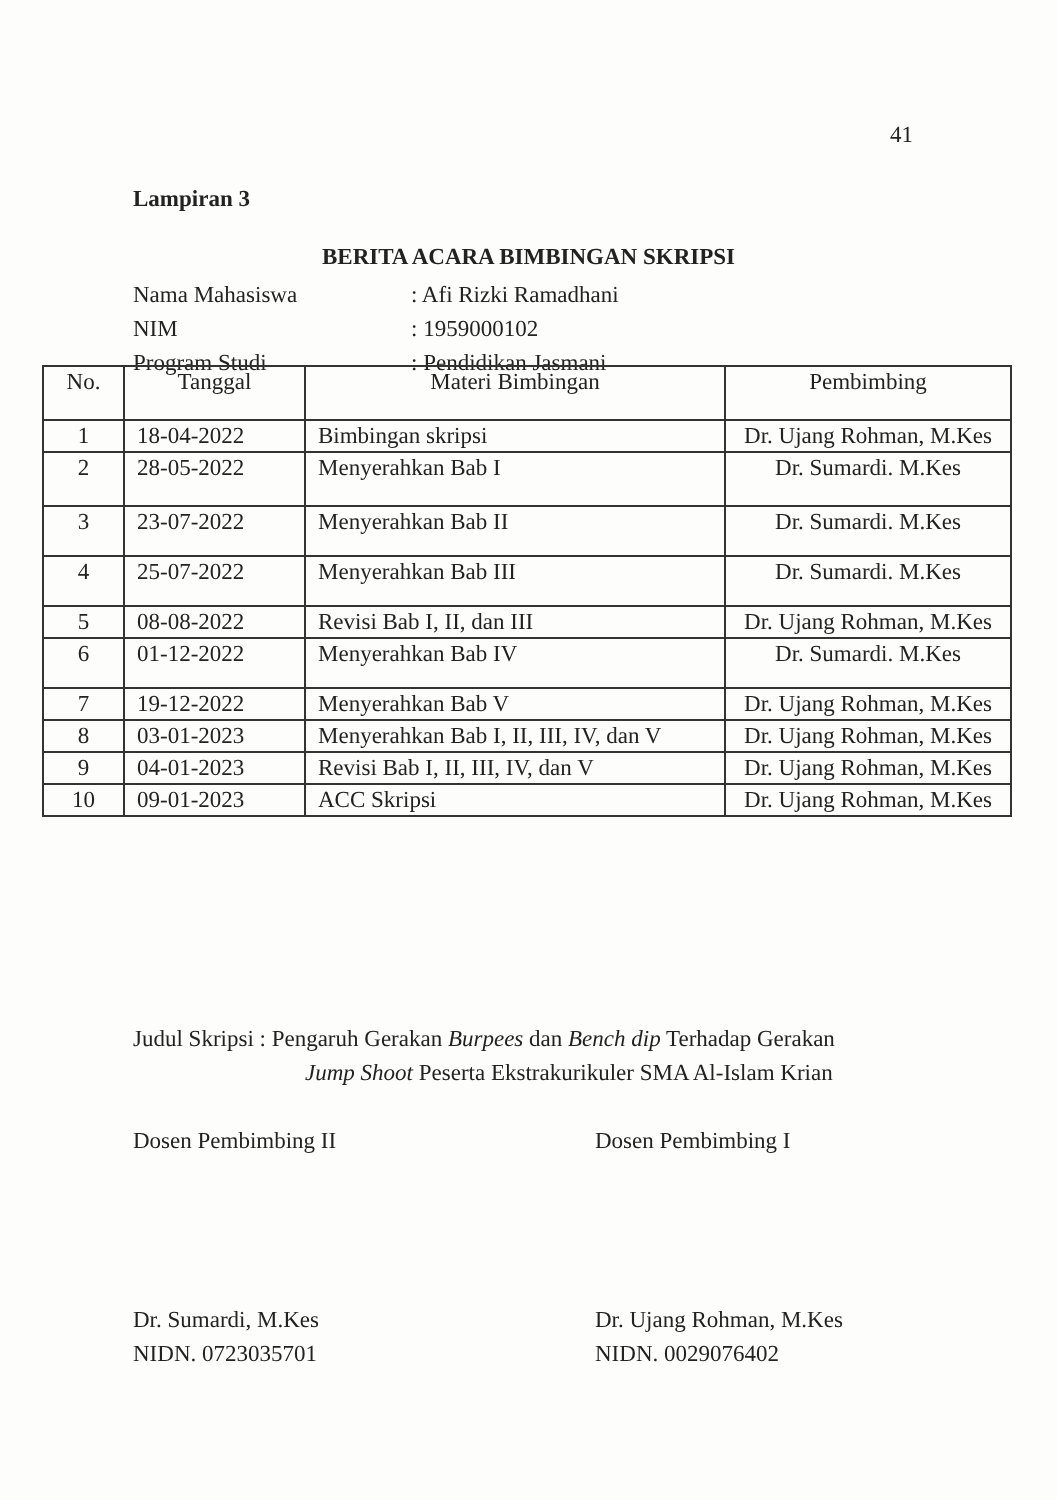41
Lampiran 3
BERITA ACARA BIMBINGAN SKRIPSI
| Nama Mahasiswa | : Afi Rizki Ramadhani |
| NIM | : 1959000102 |
| Program Studi | : Pendidikan Jasmani |
| No. | Tanggal | Materi Bimbingan | Pembimbing |
| --- | --- | --- | --- |
| 1 | 18-04-2022 | Bimbingan skripsi | Dr. Ujang Rohman, M.Kes |
| 2 | 28-05-2022 | Menyerahkan Bab I | Dr. Sumardi. M.Kes |
| 3 | 23-07-2022 | Menyerahkan Bab II | Dr. Sumardi. M.Kes |
| 4 | 25-07-2022 | Menyerahkan Bab III | Dr. Sumardi. M.Kes |
| 5 | 08-08-2022 | Revisi Bab I, II, dan III | Dr. Ujang Rohman, M.Kes |
| 6 | 01-12-2022 | Menyerahkan Bab IV | Dr. Sumardi. M.Kes |
| 7 | 19-12-2022 | Menyerahkan Bab V | Dr. Ujang Rohman, M.Kes |
| 8 | 03-01-2023 | Menyerahkan Bab I, II, III, IV, dan V | Dr. Ujang Rohman, M.Kes |
| 9 | 04-01-2023 | Revisi Bab I, II, III, IV, dan V | Dr. Ujang Rohman, M.Kes |
| 10 | 09-01-2023 | ACC Skripsi | Dr. Ujang Rohman, M.Kes |
Judul Skripsi : Pengaruh Gerakan Burpees dan Bench dip Terhadap Gerakan
Jump Shoot Peserta Ekstrakurikuler SMA Al-Islam Krian
Dosen Pembimbing II
Dr. Sumardi, M.Kes
NIDN. 0723035701
Dosen Pembimbing I
Dr. Ujang Rohman, M.Kes
NIDN. 0029076402